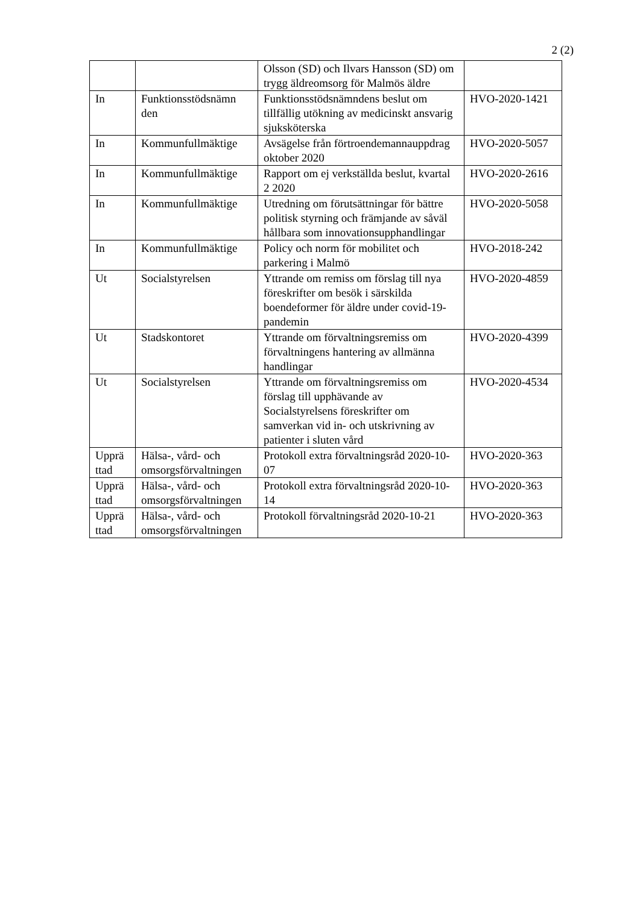2 (2)
| | | Olsson (SD) och Ilvars Hansson (SD) om trygg äldreomsorg för Malmös äldre | |
| In | Funktionsstödsnämn den | Funktionsstödsnämndens beslut om tillfällig utökning av medicinskt ansvarig sjuksköterska | HVO-2020-1421 |
| In | Kommunfullmäktige | Avsägelse från förtroendemannauppdrag oktober 2020 | HVO-2020-5057 |
| In | Kommunfullmäktige | Rapport om ej verkställda beslut, kvartal 2 2020 | HVO-2020-2616 |
| In | Kommunfullmäktige | Utredning om förutsättningar för bättre politisk styrning och främjande av såväl hållbara som innovationsupphandlingar | HVO-2020-5058 |
| In | Kommunfullmäktige | Policy och norm för mobilitet och parkering i Malmö | HVO-2018-242 |
| Ut | Socialstyrelsen | Yttrande om remiss om förslag till nya föreskrifter om besök i särskilda boendeformer för äldre under covid-19-pandemin | HVO-2020-4859 |
| Ut | Stadskontoret | Yttrande om förvaltningsremiss om förvaltningens hantering av allmänna handlingar | HVO-2020-4399 |
| Ut | Socialstyrelsen | Yttrande om förvaltningsremiss om förslag till upphävande av Socialstyrelsens föreskrifter om samverkan vid in- och utskrivning av patienter i sluten vård | HVO-2020-4534 |
| Upprä ttad | Hälsa-, vård- och omsorgsförvaltningen | Protokoll extra förvaltningsråd 2020-10-07 | HVO-2020-363 |
| Upprä ttad | Hälsa-, vård- och omsorgsförvaltningen | Protokoll extra förvaltningsråd 2020-10-14 | HVO-2020-363 |
| Upprä ttad | Hälsa-, vård- och omsorgsförvaltningen | Protokoll förvaltningsråd 2020-10-21 | HVO-2020-363 |